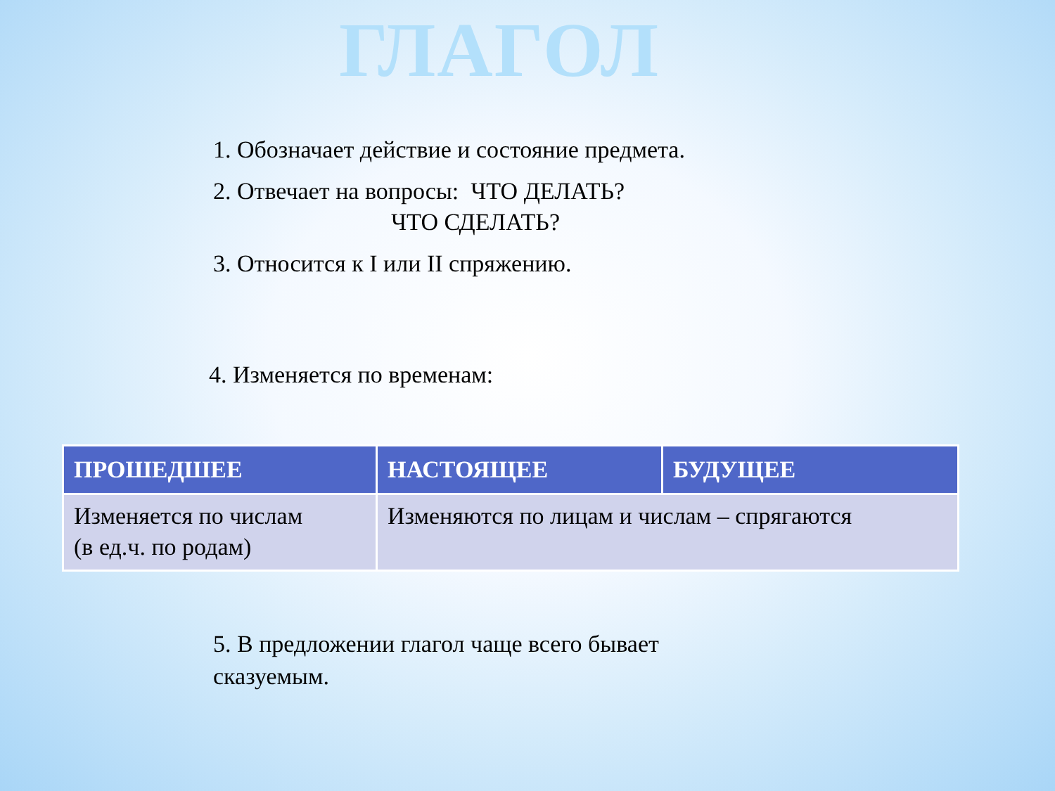ГЛАГОЛ
1. Обозначает действие и состояние предмета.
2. Отвечает на вопросы: ЧТО ДЕЛАТЬ?
ЧТО СДЕЛАТЬ?
3. Относится к I или II спряжению.
4. Изменяется по временам:
| ПРОШЕДШЕЕ | НАСТОЯЩЕЕ | БУДУЩЕЕ |
| --- | --- | --- |
| Изменяется по числам (в ед.ч. по родам) | Изменяются по лицам и числам – спрягаются | |
5. В предложении глагол чаще всего бывает
сказуемым.